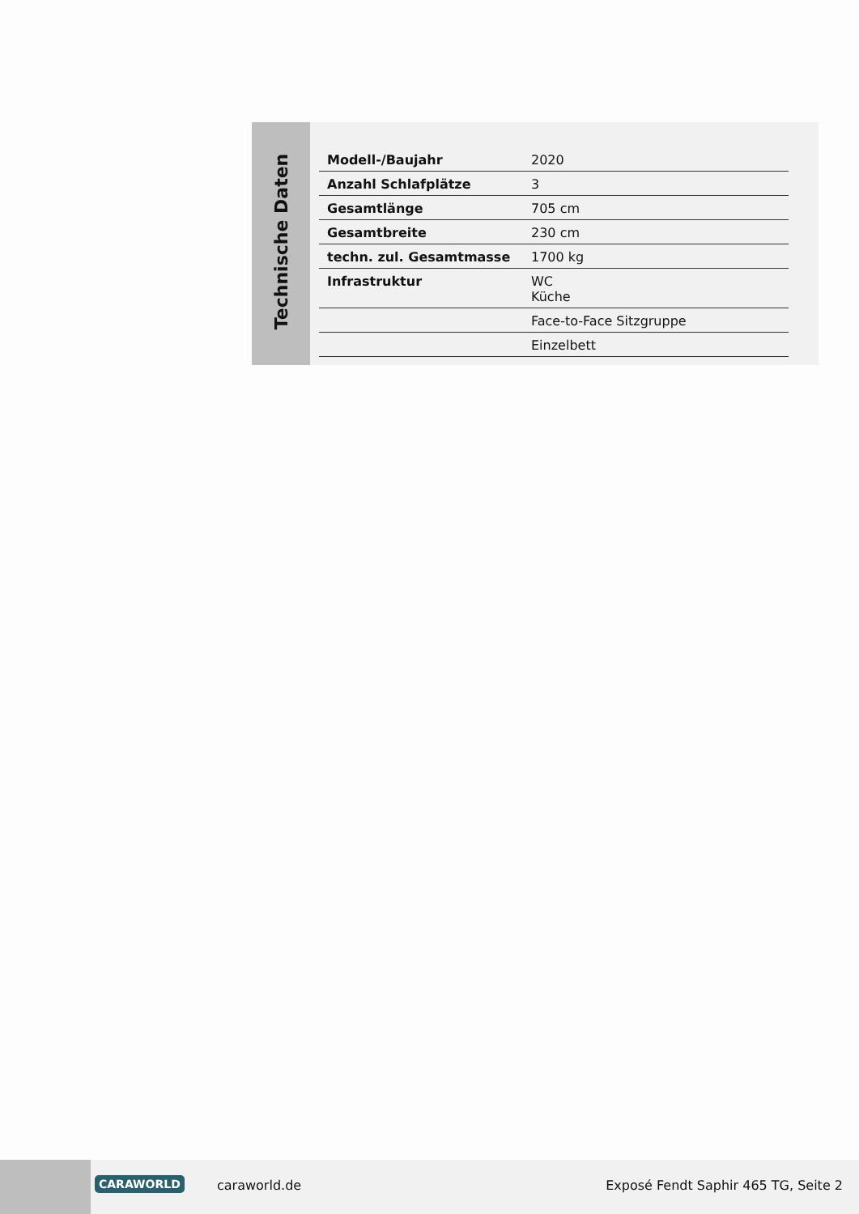Technische Daten
| Modell-/Baujahr | 2020 |
| Anzahl Schlafplätze | 3 |
| Gesamtlänge | 705 cm |
| Gesamtbreite | 230 cm |
| techn. zul. Gesamtmasse | 1700 kg |
| Infrastruktur | WC Küche |
| | Face-to-Face Sitzgruppe |
| | Einzelbett |
CARAWORLD caraworld.de Exposé Fendt Saphir 465 TG, Seite 2